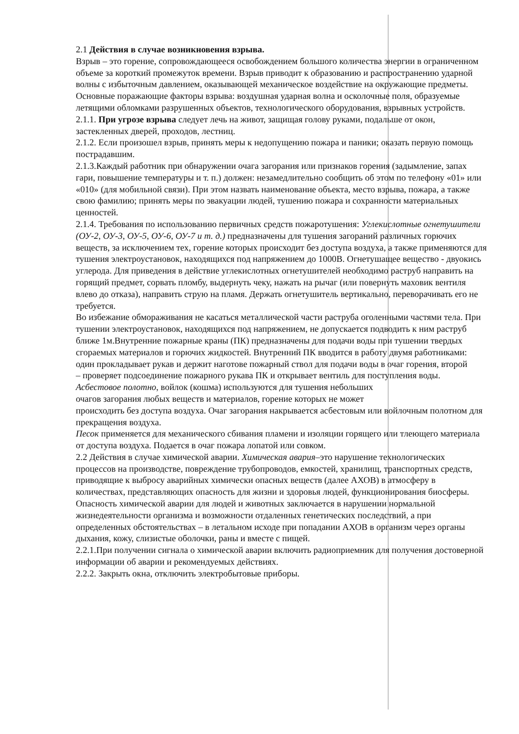2.1 Действия в случае возникновения взрыва.
Взрыв – это горение, сопровождающееся освобождением большого количества энергии в ограниченном объеме за короткий промежуток времени. Взрыв приводит к образованию и распространению ударной волны с избыточным давлением, оказывающей механическое воздействие на окружающие предметы.
Основные поражающие факторы взрыва: воздушная ударная волна и осколочные поля, образуемые летящими обломками разрушенных объектов, технологического оборудования, взрывных устройств.
2.1.1. При угрозе взрыва следует лечь на живот, защищая голову руками, подальше от окон, застекленных дверей, проходов, лестниц.
2.1.2. Если произошел взрыв, принять меры к недопущению пожара и паники; оказать первую помощь пострадавшим.
2.1.3.Каждый работник при обнаружении очага загорания или признаков горения (задымление, запах гари, повышение температуры и т. п.) должен: незамедлительно сообщить об этом по телефону «01» или «010» (для мобильной связи). При этом назвать наименование объекта, место взрыва, пожара, а также свою фамилию; принять меры по эвакуации людей, тушению пожара и сохранности материальных ценностей.
2.1.4. Требования по использованию первичных средств пожаротушения: Углекислотные огнетушители (ОУ-2, ОУ-3, ОУ-5, ОУ-6, ОУ-7 и т. д.) предназначены для тушения загораний различных горючих веществ, за исключением тех, горение которых происходит без доступа воздуха, а также применяются для тушения электроустановок, находящихся под напряжением до 1000В. Огнетушащее вещество - двуокись углерода. Для приведения в действие углекислотных огнетушителей необходимо раструб направить на горящий предмет, сорвать пломбу, выдернуть чеку, нажать на рычаг (или повернуть маховик вентиля влево до отказа), направить струю на пламя. Держать огнетушитель вертикально, переворачивать его не требуется.
Во избежание обмораживания не касаться металлической части раструба оголенными частями тела. При тушении электроустановок, находящихся под напряжением, не допускается подводить к ним раструб ближе 1м.Внутренние пожарные краны (ПК) предназначены для подачи воды при тушении твердых сгораемых материалов и горючих жидкостей. Внутренний ПК вводится в работу двумя работниками: один прокладывает рукав и держит наготове пожарный ствол для подачи воды в очаг горения, второй
– проверяет подсоединение пожарного рукава ПК и открывает вентиль для поступления воды.
Асбестовое полотно, войлок (кошма) используются для тушения небольших
очагов загорания любых веществ и материалов, горение которых не может
происходить без доступа воздуха. Очаг загорания накрывается асбестовым или войлочным полотном для прекращения воздуха.
Песок применяется для механического сбивания пламени и изоляции горящего или тлеющего материала от доступа воздуха. Подается в очаг пожара лопатой или совком.
2.2 Действия в случае химической аварии. Химическая авария–это нарушение технологических процессов на производстве, повреждение трубопроводов, емкостей, хранилищ, транспортных средств, приводящие к выбросу аварийных химически опасных веществ (далее АХОВ) в атмосферу в количествах, представляющих опасность для жизни и здоровья людей, функционирования биосферы. Опасность химической аварии для людей и животных заключается в нарушении нормальной жизнедеятельности организма и возможности отдаленных генетических последствий, а при определенных обстоятельствах – в летальном исходе при попадании АХОВ в организм через органы дыхания, кожу, слизистые оболочки, раны и вместе с пищей.
2.2.1.При получении сигнала о химической аварии включить радиоприемник для получения достоверной информации об аварии и рекомендуемых действиях.
2.2.2. Закрыть окна, отключить электробытовые приборы.